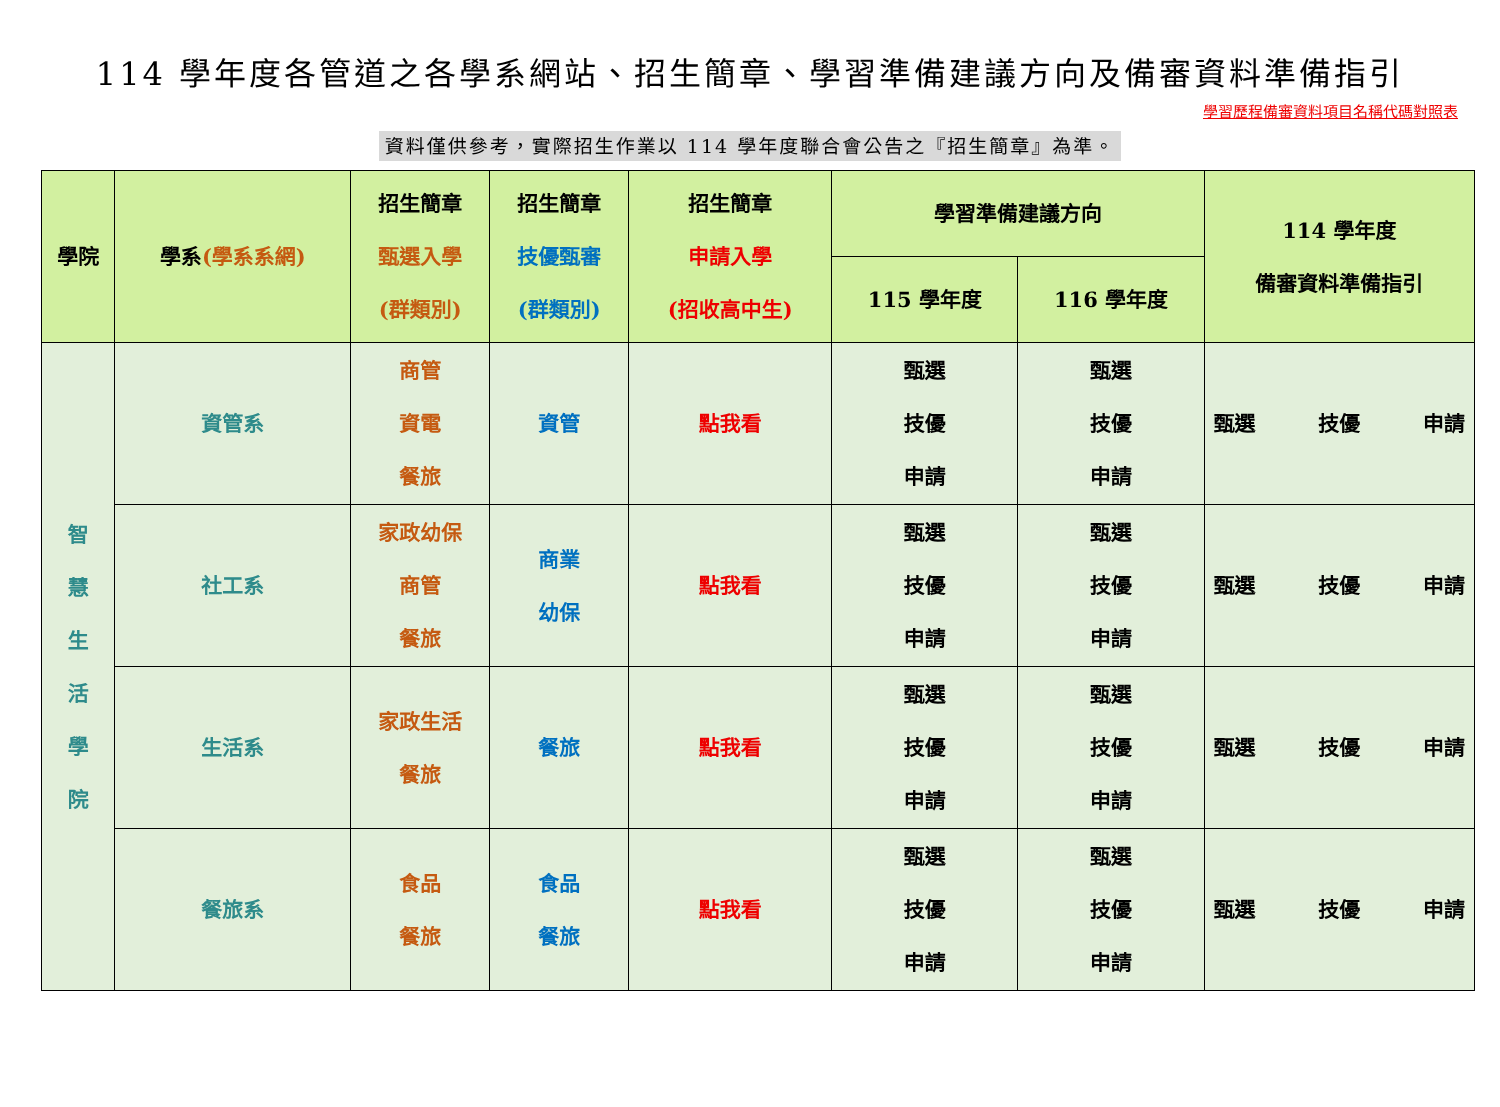114 學年度各管道之各學系網站、招生簡章、學習準備建議方向及備審資料準備指引
學習歷程備審資料項目名稱代碼對照表
資料僅供參考，實際招生作業以 114 學年度聯合會公告之『招生簡章』為準。
| 學院 | 學系 (學系系網) | 招生簡章 甄選入學 (群類別) | 招生簡章 技優甄審 (群類別) | 招生簡章 申請入學 (招收高中生) | 學習準備建議方向 | | 114 學年度 備審資料準備指引 |
| --- | --- | --- | --- | --- | --- | --- | --- |
| | | | | | 115 學年度 | 116 學年度 | |
| 智 慧 生 活 學 院 | 資管系 | 商管 資電 餐旅 | 資管 | 點我看 | 甄選 技優 申請 | 甄選 技優 申請 | 甄選 技優 申請 |
| | 社工系 | 家政幼保 商管 餐旅 | 商業 幼保 | 點我看 | 甄選 技優 申請 | 甄選 技優 申請 | 甄選 技優 申請 |
| | 生活系 | 家政生活 餐旅 | 餐旅 | 點我看 | 甄選 技優 申請 | 甄選 技優 申請 | 甄選 技優 申請 |
| | 餐旅系 | 食品 餐旅 | 食品 餐旅 | 點我看 | 甄選 技優 申請 | 甄選 技優 申請 | 甄選 技優 申請 |